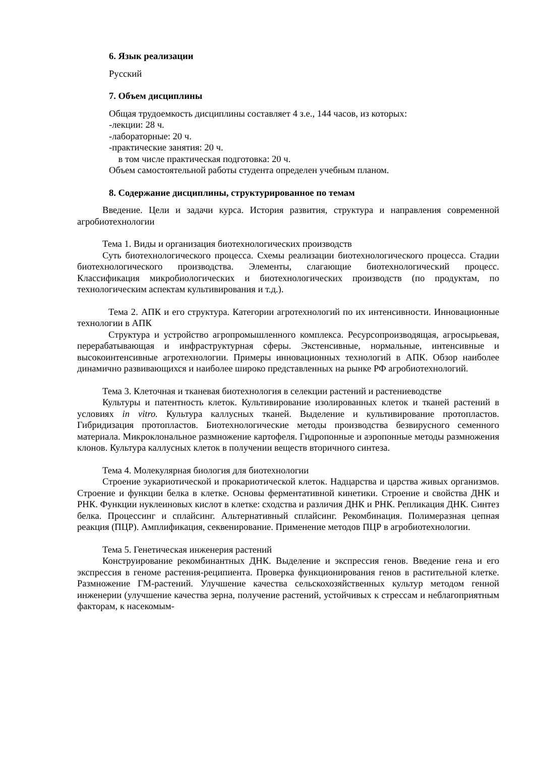6. Язык реализации
Русский
7. Объем дисциплины
Общая трудоемкость дисциплины составляет 4 з.е., 144 часов, из которых:
-лекции: 28 ч.
-лабораторные: 20 ч.
-практические занятия: 20 ч.
в том числе практическая подготовка: 20 ч.
Объем самостоятельной работы студента определен учебным планом.
8. Содержание дисциплины, структурированное по темам
Введение. Цели и задачи курса. История развития, структура и направления современной агробиотехнологии
Тема 1. Виды и организация биотехнологических производств
Суть биотехнологического процесса. Схемы реализации биотехнологического процесса. Стадии биотехнологического производства. Элементы, слагающие биотехнологический процесс. Классификация микробиологических и биотехнологических производств (по продуктам, по технологическим аспектам культивирования и т.д.).
Тема 2. АПК и его структура. Категории агротехнологий по их интенсивности. Инновационные технологии в АПК
Структура и устройство агропромышленного комплекса. Ресурсопроизводящая, агросырьевая, перерабатывающая и инфраструктурная сферы. Экстенсивные, нормальные, интенсивные и высокоинтенсивные агротехнологии. Примеры инновационных технологий в АПК. Обзор наиболее динамично развивающихся и наиболее широко представленных на рынке РФ агробиотехнологий.
Тема 3. Клеточная и тканевая биотехнология в селекции растений и растениеводстве
Культуры и патентность клеток. Культивирование изолированных клеток и тканей растений в условиях in vitro. Культура каллусных тканей. Выделение и культивирование протопластов. Гибридизация протопластов. Биотехнологические методы производства безвирусного семенного материала. Микроклональное размножение картофеля. Гидропонные и аэропонные методы размножения клонов. Культура каллусных клеток в получении веществ вторичного синтеза.
Тема 4. Молекулярная биология для биотехнологии
Строение эукариотической и прокариотической клеток. Надцарства и царства живых организмов. Строение и функции белка в клетке. Основы ферментативной кинетики. Строение и свойства ДНК и РНК. Функции нуклеиновых кислот в клетке: сходства и различия ДНК и РНК. Репликация ДНК. Синтез белка. Процессинг и сплайсинг. Альтернативный сплайсинг. Рекомбинация. Полимеразная цепная реакция (ПЦР). Амплификация, секвенирование. Применение методов ПЦР в агробиотехнологии.
Тема 5. Генетическая инженерия растений
Конструирование рекомбинантных ДНК. Выделение и экспрессия генов. Введение гена и его экспрессия в геноме растения-реципиента. Проверка функционирования генов в растительной клетке. Размножение ГМ-растений. Улучшение качества сельскохозяйственных культур методом генной инженерии (улучшение качества зерна, получение растений, устойчивых к стрессам и неблагоприятным факторам, к насекомым-